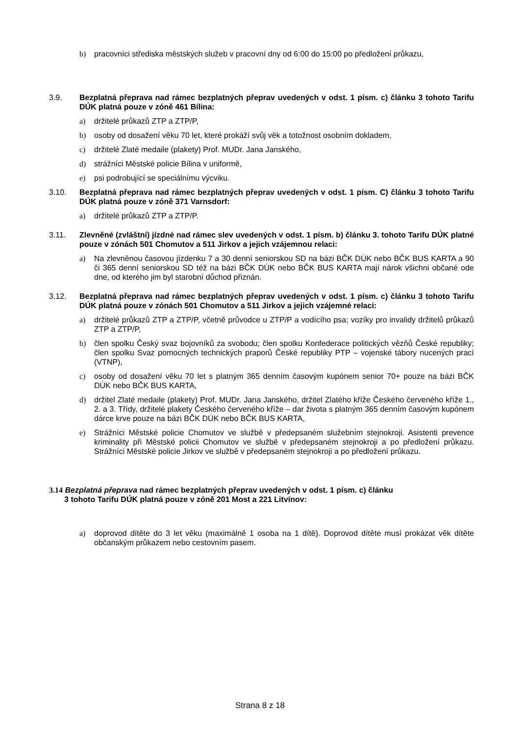b) pracovníci střediska městských služeb v pracovní dny od 6:00 do 15:00 po předložení průkazu,
3.9. Bezplatná přeprava nad rámec bezplatných přeprav uvedených v odst. 1 písm. c) článku 3 tohoto Tarifu DÚK platná pouze v zóně 461 Bílina:
a) držitelé průkazů ZTP a ZTP/P,
b) osoby od dosažení věku 70 let, které prokáží svůj věk a totožnost osobním dokladem,
c) držitelé Zlaté medaile (plakety) Prof. MUDr. Jana Janského,
d) strážníci Městské policie Bílina v uniformě,
e) psi podrobující se speciálnímu výcviku.
3.10. Bezplatná přeprava nad rámec bezplatných přeprav uvedených v odst. 1 písm. C) článku 3 tohoto Tarifu DÚK platná pouze v zóně 371 Varnsdorf:
a) držitelé průkazů ZTP a ZTP/P.
3.11. Zlevněné (zvláštní) jízdné nad rámec slev uvedených v odst. 1 písm. b) článku 3. tohoto Tarifu DÚK platné pouze v zónách 501 Chomutov a 511 Jirkov a jejich vzájemnou relaci:
a) Na zlevněnou časovou jízdenku 7 a 30 denní seniorskou SD na bázi BČK DÚK nebo BČK BUS KARTA a 90 či 365 denní seniorskou SD též na bázi BČK DÚK nebo BČK BUS KARTA mají nárok všichni občané ode dne, od kterého jim byl starobní důchod přiznán.
3.12. Bezplatná přeprava nad rámec bezplatných přeprav uvedených v odst. 1 písm. c) článku 3 tohoto Tarifu DÚK platná pouze v zónách 501 Chomutov a 511 Jirkov a jejich vzájemné relaci:
a) držitelé průkazů ZTP a ZTP/P, včetně průvodce u ZTP/P a vodícího psa; vozíky pro invalidy držitelů průkazů ZTP a ZTP/P,
b) člen spolku Český svaz bojovníků za svobodu; člen spolku Konfederace politických vězňů České republiky; člen spolku Svaz pomocných technických praporů České republiky PTP – vojenské tábory nucených prací (VTNP),
c) osoby od dosažení věku 70 let s platným 365 denním časovým kupónem senior 70+ pouze na bázi BČK DÚK nebo BČK BUS KARTA,
d) držitel Zlaté medaile (plakety) Prof. MUDr. Jana Janského, držitel Zlatého kříže Českého červeného kříže 1., 2. a 3. Třídy, držitelé plakety Českého červeného kříže – dar života s platným 365 denním časovým kupónem dárce krve pouze na bázi BČK DÚK nebo BČK BUS KARTA,
e) Strážníci Městské policie Chomutov ve službě v předepsaném služebním stejnokroji. Asistenti prevence kriminality při Městské policii Chomutov ve službě v předepsaném stejnokroji a po předložení průkazu. Strážníci Městské policie Jirkov ve službě v předepsaném stejnokroji a po předložení průkazu.
3.14 Bezplatná přeprava nad rámec bezplatných přeprav uvedených v odst. 1 písm. c) článku
3 tohoto Tarifu DÚK platná pouze v zóně 201 Most a 221 Litvínov:
a) doprovod dítěte do 3 let věku (maximálně 1 osoba na 1 dítě). Doprovod dítěte musí prokázat věk dítěte občanským průkazem nebo cestovním pasem.
Strana 8 z 18